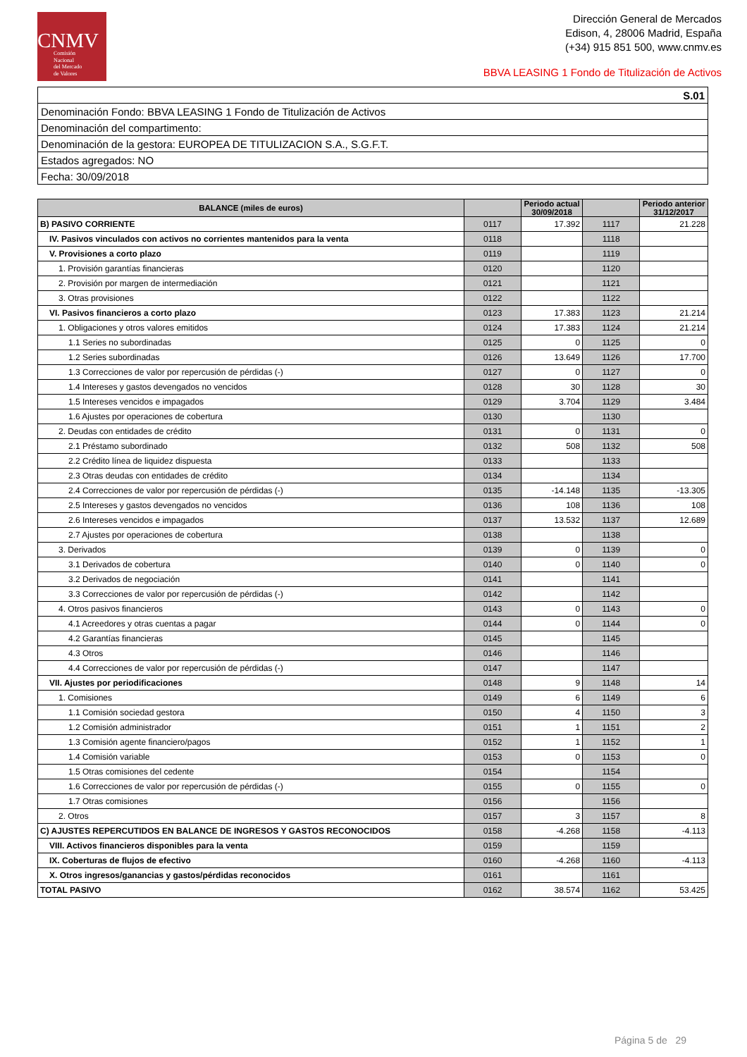CNMV
Comisión
Nacional
del Mercado
de Valores
Dirección General de Mercados
Edison, 4, 28006 Madrid, España
(+34) 915 851 500, www.cnmv.es
BBVA LEASING 1 Fondo de Titulización de Activos
| S.01 |
| Denominación Fondo: BBVA LEASING 1 Fondo de Titulización de Activos |
| Denominación del compartimento: |
| Denominación de la gestora: EUROPEA DE TITULIZACION S.A., S.G.F.T. |
| Estados agregados: NO |
| Fecha: 30/09/2018 |
| BALANCE (miles de euros) | | Periodo actual 30/09/2018 | | Periodo anterior 31/12/2017 |
| --- | --- | --- | --- | --- |
| B) PASIVO CORRIENTE | 0117 | 17.392 | 1117 | 21.228 |
| IV. Pasivos vinculados con activos no corrientes mantenidos para la venta | 0118 | | 1118 | |
| V. Provisiones a corto plazo | 0119 | | 1119 | |
| 1. Provisión garantías financieras | 0120 | | 1120 | |
| 2. Provisión por margen de intermediación | 0121 | | 1121 | |
| 3. Otras provisiones | 0122 | | 1122 | |
| VI. Pasivos financieros a corto plazo | 0123 | 17.383 | 1123 | 21.214 |
| 1. Obligaciones y otros valores emitidos | 0124 | 17.383 | 1124 | 21.214 |
| 1.1 Series no subordinadas | 0125 | 0 | 1125 | 0 |
| 1.2 Series subordinadas | 0126 | 13.649 | 1126 | 17.700 |
| 1.3 Correcciones de valor por repercusión de pérdidas (-) | 0127 | 0 | 1127 | 0 |
| 1.4 Intereses y gastos devengados no vencidos | 0128 | 30 | 1128 | 30 |
| 1.5 Intereses vencidos e impagados | 0129 | 3.704 | 1129 | 3.484 |
| 1.6 Ajustes por operaciones de cobertura | 0130 | | 1130 | |
| 2. Deudas con entidades de crédito | 0131 | 0 | 1131 | 0 |
| 2.1 Préstamo subordinado | 0132 | 508 | 1132 | 508 |
| 2.2 Crédito línea de liquidez dispuesta | 0133 | | 1133 | |
| 2.3 Otras deudas con entidades de crédito | 0134 | | 1134 | |
| 2.4 Correcciones de valor por repercusión de pérdidas (-) | 0135 | -14.148 | 1135 | -13.305 |
| 2.5 Intereses y gastos devengados no vencidos | 0136 | 108 | 1136 | 108 |
| 2.6 Intereses vencidos e impagados | 0137 | 13.532 | 1137 | 12.689 |
| 2.7 Ajustes por operaciones de cobertura | 0138 | | 1138 | |
| 3. Derivados | 0139 | 0 | 1139 | 0 |
| 3.1 Derivados de cobertura | 0140 | 0 | 1140 | 0 |
| 3.2 Derivados de negociación | 0141 | | 1141 | |
| 3.3 Correcciones de valor por repercusión de pérdidas (-) | 0142 | | 1142 | |
| 4. Otros pasivos financieros | 0143 | 0 | 1143 | 0 |
| 4.1 Acreedores y otras cuentas a pagar | 0144 | 0 | 1144 | 0 |
| 4.2 Garantías financieras | 0145 | | 1145 | |
| 4.3 Otros | 0146 | | 1146 | |
| 4.4 Correcciones de valor por repercusión de pérdidas (-) | 0147 | | 1147 | |
| VII. Ajustes por periodificaciones | 0148 | 9 | 1148 | 14 |
| 1. Comisiones | 0149 | 6 | 1149 | 6 |
| 1.1 Comisión sociedad gestora | 0150 | 4 | 1150 | 3 |
| 1.2 Comisión administrador | 0151 | 1 | 1151 | 2 |
| 1.3 Comisión agente financiero/pagos | 0152 | 1 | 1152 | 1 |
| 1.4 Comisión variable | 0153 | 0 | 1153 | 0 |
| 1.5 Otras comisiones del cedente | 0154 | | 1154 | |
| 1.6 Correcciones de valor por repercusión de pérdidas (-) | 0155 | 0 | 1155 | 0 |
| 1.7 Otras comisiones | 0156 | | 1156 | |
| 2. Otros | 0157 | 3 | 1157 | 8 |
| C) AJUSTES REPERCUTIDOS EN BALANCE DE INGRESOS Y GASTOS RECONOCIDOS | 0158 | -4.268 | 1158 | -4.113 |
| VIII. Activos financieros disponibles para la venta | 0159 | | 1159 | |
| IX. Coberturas de flujos de efectivo | 0160 | -4.268 | 1160 | -4.113 |
| X. Otros ingresos/ganancias y gastos/pérdidas reconocidos | 0161 | | 1161 | |
| TOTAL PASIVO | 0162 | 38.574 | 1162 | 53.425 |
Página 5 de 29